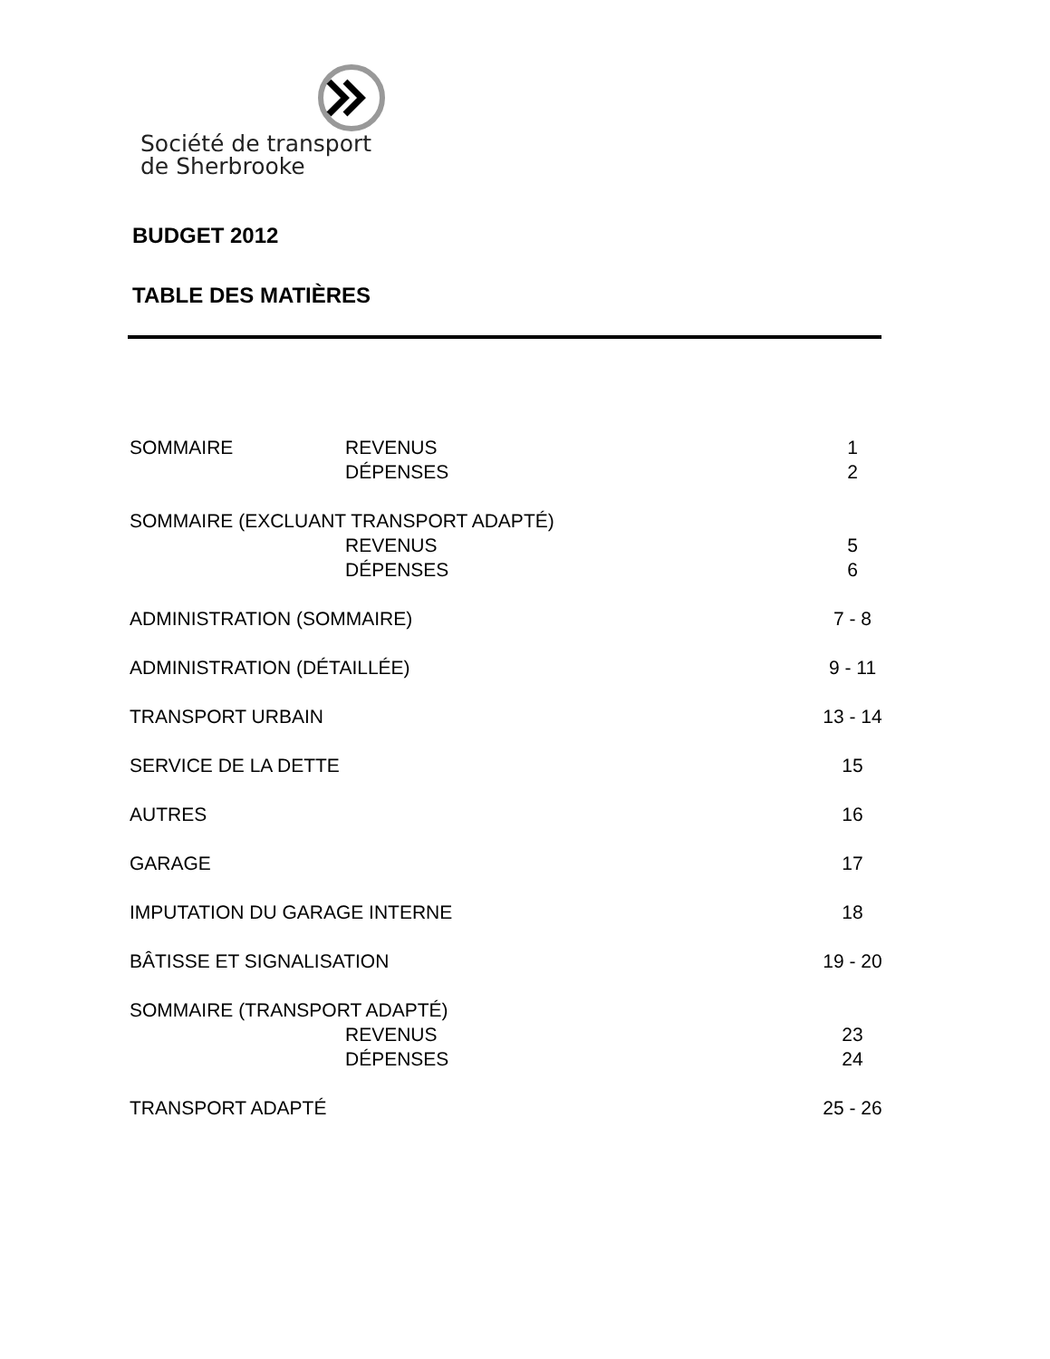Société de transport
de Sherbrooke
BUDGET 2012
TABLE DES MATIÈRES
| SOMMAIRE | REVENUS | 1 |
| | DÉPENSES | 2 |
| SOMMAIRE (EXCLUANT TRANSPORT ADAPTÉ) | | |
| | REVENUS | 5 |
| | DÉPENSES | 6 |
| ADMINISTRATION (SOMMAIRE) | | 7 - 8 |
| ADMINISTRATION (DÉTAILLÉE) | | 9 - 11 |
| TRANSPORT URBAIN | | 13 - 14 |
| SERVICE DE LA DETTE | | 15 |
| AUTRES | | 16 |
| GARAGE | | 17 |
| IMPUTATION DU GARAGE INTERNE | | 18 |
| BÂTISSE ET SIGNALISATION | | 19 - 20 |
| SOMMAIRE (TRANSPORT ADAPTÉ) | | |
| | REVENUS | 23 |
| | DÉPENSES | 24 |
| TRANSPORT ADAPTÉ | | 25 - 26 |